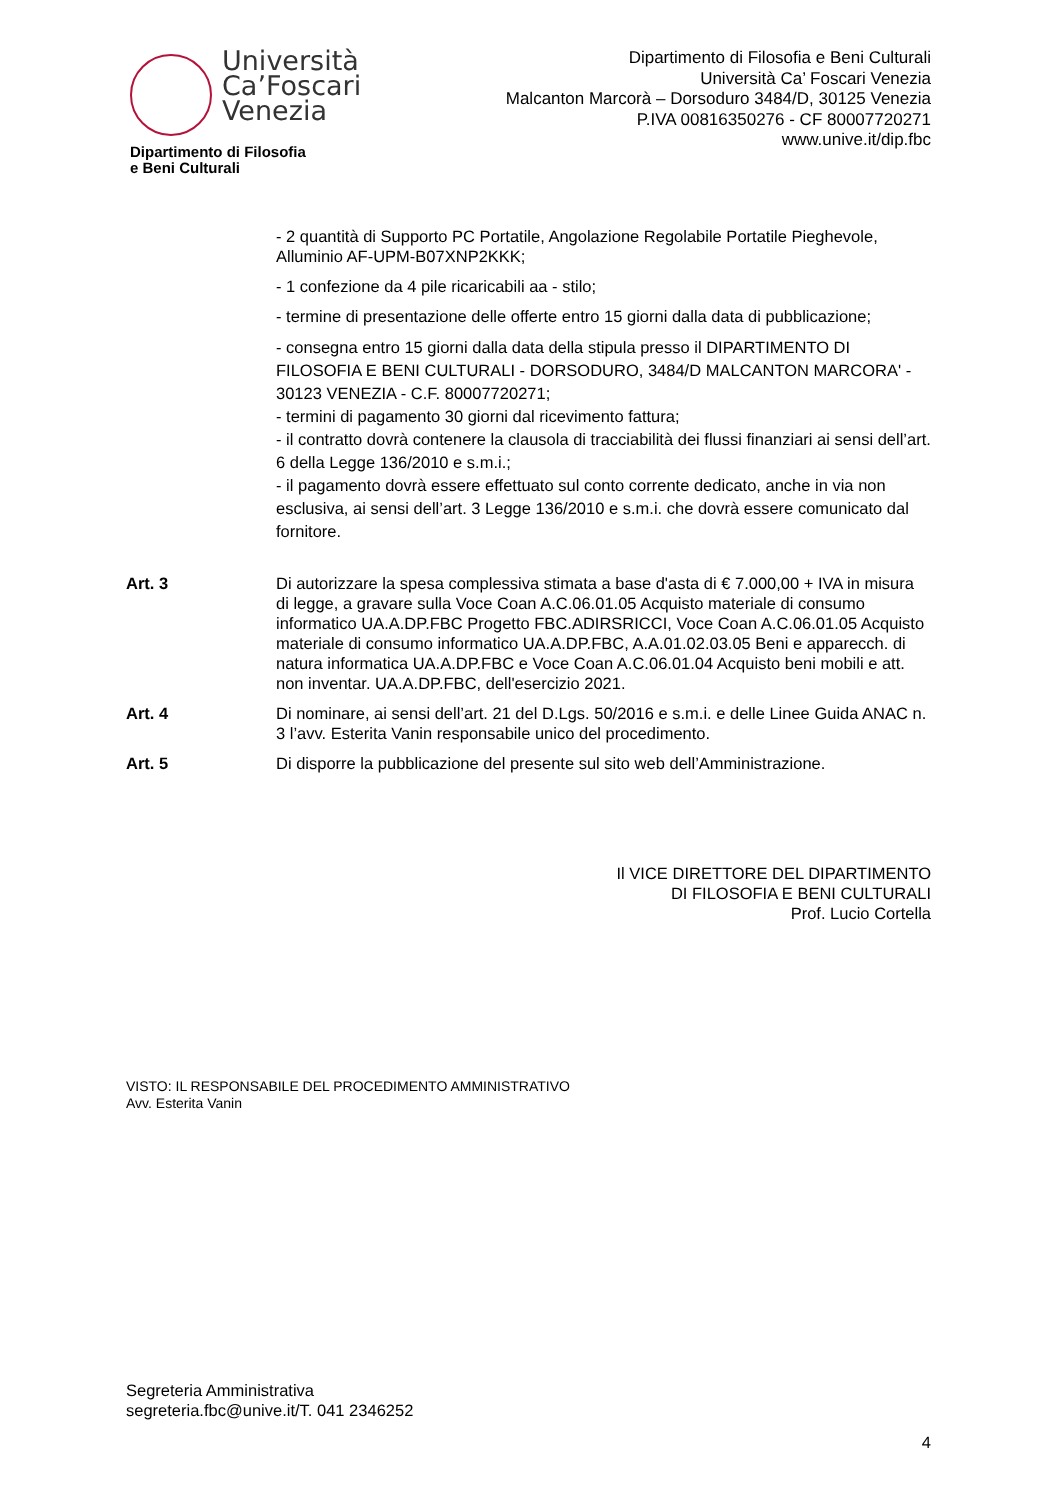Università
Ca’Foscari
Venezia
Dipartimento di Filosofia
e Beni Culturali
Dipartimento di Filosofia e Beni Culturali
Università Ca’ Foscari Venezia
Malcanton Marcorà – Dorsoduro 3484/D, 30125 Venezia
P.IVA 00816350276 - CF 80007720271
www.unive.it/dip.fbc
- 2 quantità di Supporto PC Portatile, Angolazione Regolabile Portatile Pieghevole, Alluminio AF-UPM-B07XNP2KKK;
- 1 confezione da 4 pile ricaricabili aa - stilo;
- termine di presentazione delle offerte entro 15 giorni dalla data di pubblicazione;
- consegna entro 15 giorni dalla data della stipula presso il DIPARTIMENTO DI FILOSOFIA E BENI CULTURALI - DORSODURO, 3484/D MALCANTON MARCORA' - 30123 VENEZIA - C.F. 80007720271;
- termini di pagamento 30 giorni dal ricevimento fattura;
- il contratto dovrà contenere la clausola di tracciabilità dei flussi finanziari ai sensi dell’art. 6 della Legge 136/2010 e s.m.i.;
- il pagamento dovrà essere effettuato sul conto corrente dedicato, anche in via non esclusiva, ai sensi dell’art. 3 Legge 136/2010 e s.m.i. che dovrà essere comunicato dal fornitore.
Art. 3 Di autorizzare la spesa complessiva stimata a base d'asta di € 7.000,00 + IVA in misura di legge, a gravare sulla Voce Coan A.C.06.01.05 Acquisto materiale di consumo informatico UA.A.DP.FBC Progetto FBC.ADIRSRICCI, Voce Coan A.C.06.01.05 Acquisto materiale di consumo informatico UA.A.DP.FBC, A.A.01.02.03.05 Beni e apparecch. di natura informatica UA.A.DP.FBC e Voce Coan A.C.06.01.04 Acquisto beni mobili e att. non inventar. UA.A.DP.FBC, dell'esercizio 2021.
Art. 4 Di nominare, ai sensi dell’art. 21 del D.Lgs. 50/2016 e s.m.i. e delle Linee Guida ANAC n. 3 l’avv. Esterita Vanin responsabile unico del procedimento.
Art. 5 Di disporre la pubblicazione del presente sul sito web dell’Amministrazione.
Il VICE DIRETTORE DEL DIPARTIMENTO
DI FILOSOFIA E BENI CULTURALI
Prof. Lucio Cortella
VISTO: IL RESPONSABILE DEL PROCEDIMENTO AMMINISTRATIVO
Avv. Esterita Vanin
Segreteria Amministrativa
segreteria.fbc@unive.it/T. 041 2346252
4